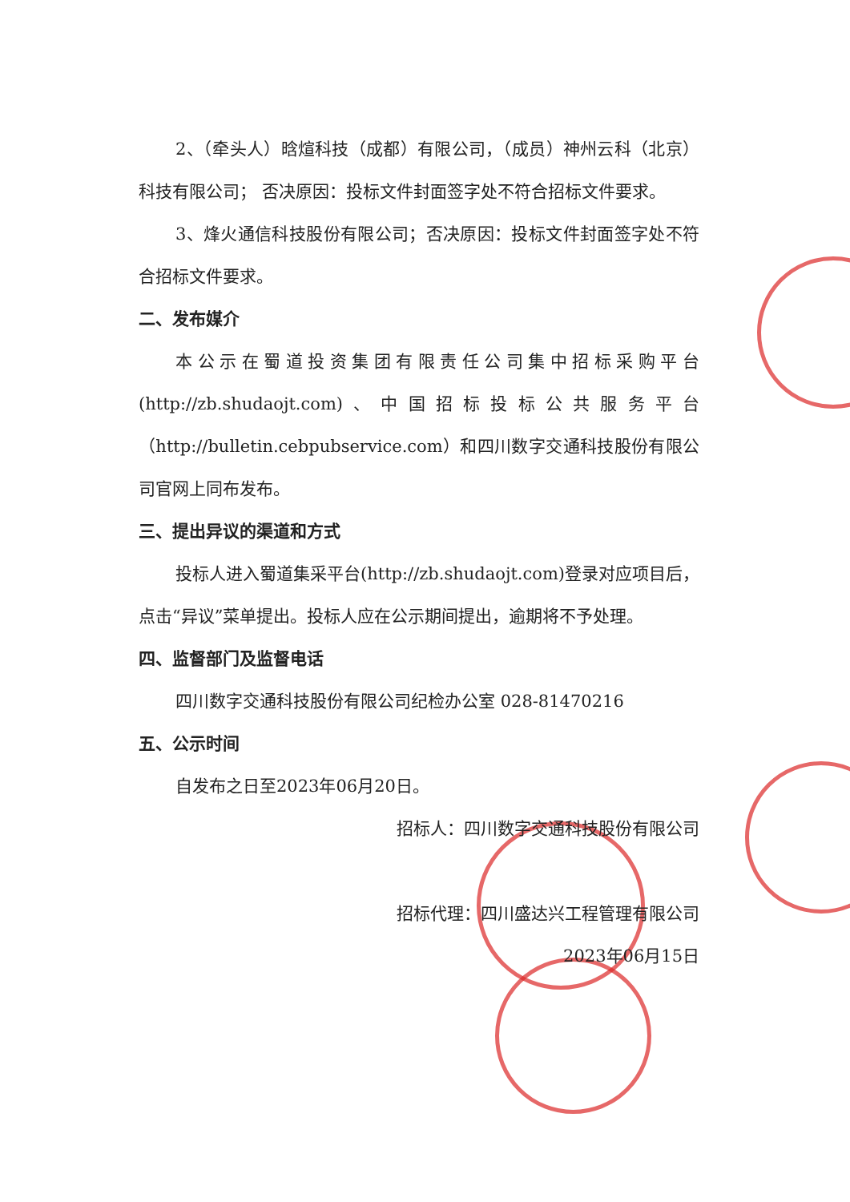2、（牵头人）晗煊科技（成都）有限公司，（成员）神州云科（北京）科技有限公司； 否决原因：投标文件封面签字处不符合招标文件要求。
3、烽火通信科技股份有限公司；否决原因：投标文件封面签字处不符合招标文件要求。
二、发布媒介
本公示在蜀道投资集团有限责任公司集中招标采购平台(http://zb.shudaojt.com)、中国招标投标公共服务平台（http://bulletin.cebpubservice.com）和四川数字交通科技股份有限公司官网上同布发布。
三、提出异议的渠道和方式
投标人进入蜀道集采平台(http://zb.shudaojt.com)登录对应项目后，点击“异议”菜单提出。投标人应在公示期间提出，逾期将不予处理。
四、监督部门及监督电话
四川数字交通科技股份有限公司纪检办公室 028-81470216
五、公示时间
自发布之日至2023年06月20日。
招标人：四川数字交通科技股份有限公司
招标代理：四川盛达兴工程管理有限公司
2023年06月15日